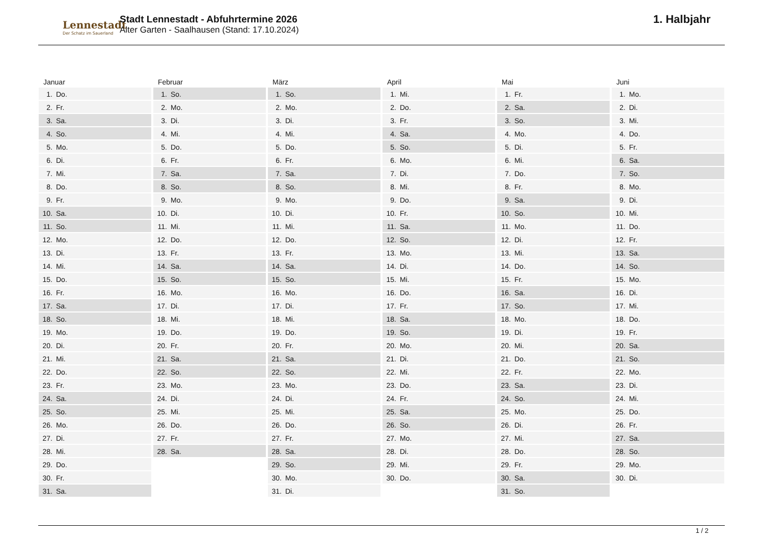Lennestadt
Der Schatz im Sauerland
Stadt Lennestadt - Abfuhrtermine 2026
Alter Garten - Saalhausen (Stand: 17.10.2024)
1. Halbjahr
Januar
1. Do.
2. Fr.
3. Sa.
4. So.
5. Mo.
6. Di.
7. Mi.
8. Do.
9. Fr.
10. Sa.
11. So.
12. Mo.
13. Di.
14. Mi.
15. Do.
16. Fr.
17. Sa.
18. So.
19. Mo.
20. Di.
21. Mi.
22. Do.
23. Fr.
24. Sa.
25. So.
26. Mo.
27. Di.
28. Mi.
29. Do.
30. Fr.
31. Sa.
Februar
1. So.
2. Mo.
3. Di.
4. Mi.
5. Do.
6. Fr.
7. Sa.
8. So.
9. Mo.
10. Di.
11. Mi.
12. Do.
13. Fr.
14. Sa.
15. So.
16. Mo.
17. Di.
18. Mi.
19. Do.
20. Fr.
21. Sa.
22. So.
23. Mo.
24. Di.
25. Mi.
26. Do.
27. Fr.
28. Sa.
März
1. So.
2. Mo.
3. Di.
4. Mi.
5. Do.
6. Fr.
7. Sa.
8. So.
9. Mo.
10. Di.
11. Mi.
12. Do.
13. Fr.
14. Sa.
15. So.
16. Mo.
17. Di.
18. Mi.
19. Do.
20. Fr.
21. Sa.
22. So.
23. Mo.
24. Di.
25. Mi.
26. Do.
27. Fr.
28. Sa.
29. So.
30. Mo.
31. Di.
April
1. Mi.
2. Do.
3. Fr.
4. Sa.
5. So.
6. Mo.
7. Di.
8. Mi.
9. Do.
10. Fr.
11. Sa.
12. So.
13. Mo.
14. Di.
15. Mi.
16. Do.
17. Fr.
18. Sa.
19. So.
20. Mo.
21. Di.
22. Mi.
23. Do.
24. Fr.
25. Sa.
26. So.
27. Mo.
28. Di.
29. Mi.
30. Do.
Mai
1. Fr.
2. Sa.
3. So.
4. Mo.
5. Di.
6. Mi.
7. Do.
8. Fr.
9. Sa.
10. So.
11. Mo.
12. Di.
13. Mi.
14. Do.
15. Fr.
16. Sa.
17. So.
18. Mo.
19. Di.
20. Mi.
21. Do.
22. Fr.
23. Sa.
24. So.
25. Mo.
26. Di.
27. Mi.
28. Do.
29. Fr.
30. Sa.
31. So.
Juni
1. Mo.
2. Di.
3. Mi.
4. Do.
5. Fr.
6. Sa.
7. So.
8. Mo.
9. Di.
10. Mi.
11. Do.
12. Fr.
13. Sa.
14. So.
15. Mo.
16. Di.
17. Mi.
18. Do.
19. Fr.
20. Sa.
21. So.
22. Mo.
23. Di.
24. Mi.
25. Do.
26. Fr.
27. Sa.
28. So.
29. Mo.
30. Di.
1 / 2